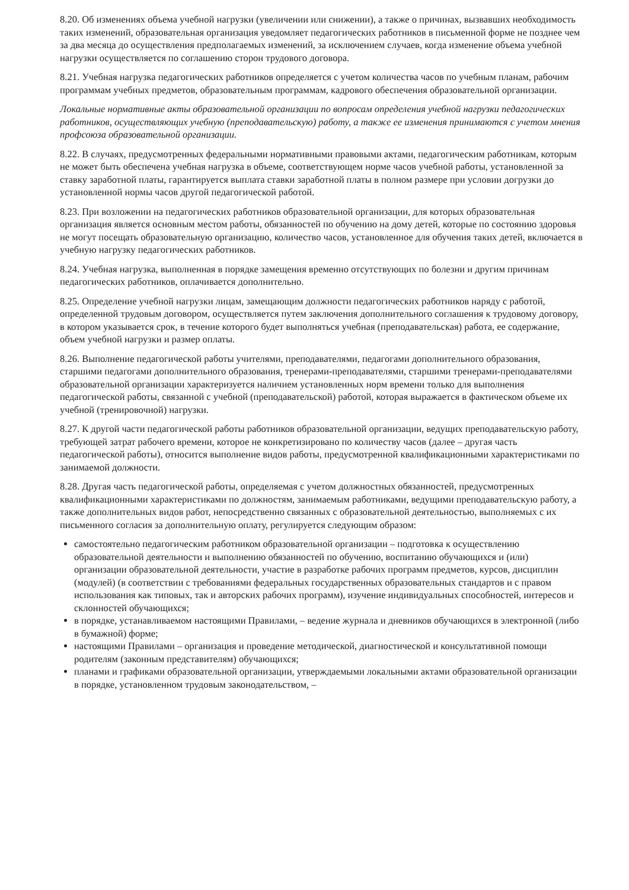8.20. Об изменениях объема учебной нагрузки (увеличении или снижении), а также о причинах, вызвавших необходимость таких изменений, образовательная организация уведомляет педагогических работников в письменной форме не позднее чем за два месяца до осуществления предполагаемых изменений, за исключением случаев, когда изменение объема учебной нагрузки осуществляется по соглашению сторон трудового договора.
8.21. Учебная нагрузка педагогических работников определяется с учетом количества часов по учебным планам, рабочим программам учебных предметов, образовательным программам, кадрового обеспечения образовательной организации.
Локальные нормативные акты образовательной организации по вопросам определения учебной нагрузки педагогических работников, осуществляющих учебную (преподавательскую) работу, а также ее изменения принимаются с учетом мнения профсоюза образовательной организации.
8.22. В случаях, предусмотренных федеральными нормативными правовыми актами, педагогическим работникам, которым не может быть обеспечена учебная нагрузка в объеме, соответствующем норме часов учебной работы, установленной за ставку заработной платы, гарантируется выплата ставки заработной платы в полном размере при условии догрузки до установленной нормы часов другой педагогической работой.
8.23. При возложении на педагогических работников образовательной организации, для которых образовательная организация является основным местом работы, обязанностей по обучению на дому детей, которые по состоянию здоровья не могут посещать образовательную организацию, количество часов, установленное для обучения таких детей, включается в учебную нагрузку педагогических работников.
8.24. Учебная нагрузка, выполненная в порядке замещения временно отсутствующих по болезни и другим причинам педагогических работников, оплачивается дополнительно.
8.25. Определение учебной нагрузки лицам, замещающим должности педагогических работников наряду с работой, определенной трудовым договором, осуществляется путем заключения дополнительного соглашения к трудовому договору, в котором указывается срок, в течение которого будет выполняться учебная (преподавательская) работа, ее содержание, объем учебной нагрузки и размер оплаты.
8.26. Выполнение педагогической работы учителями, преподавателями, педагогами дополнительного образования, старшими педагогами дополнительного образования, тренерами-преподавателями, старшими тренерами-преподавателями образовательной организации характеризуется наличием установленных норм времени только для выполнения педагогической работы, связанной с учебной (преподавательской) работой, которая выражается в фактическом объеме их учебной (тренировочной) нагрузки.
8.27. К другой части педагогической работы работников образовательной организации, ведущих преподавательскую работу, требующей затрат рабочего времени, которое не конкретизировано по количеству часов (далее – другая часть педагогической работы), относится выполнение видов работы, предусмотренной квалификационными характеристиками по занимаемой должности.
8.28. Другая часть педагогической работы, определяемая с учетом должностных обязанностей, предусмотренных квалификационными характеристиками по должностям, занимаемым работниками, ведущими преподавательскую работу, а также дополнительных видов работ, непосредственно связанных с образовательной деятельностью, выполняемых с их письменного согласия за дополнительную оплату, регулируется следующим образом:
самостоятельно педагогическим работником образовательной организации – подготовка к осуществлению образовательной деятельности и выполнению обязанностей по обучению, воспитанию обучающихся и (или) организации образовательной деятельности, участие в разработке рабочих программ предметов, курсов, дисциплин (модулей) (в соответствии с требованиями федеральных государственных образовательных стандартов и с правом использования как типовых, так и авторских рабочих программ), изучение индивидуальных способностей, интересов и склонностей обучающихся;
в порядке, устанавливаемом настоящими Правилами, – ведение журнала и дневников обучающихся в электронной (либо в бумажной) форме;
настоящими Правилами – организация и проведение методической, диагностической и консультативной помощи родителям (законным представителям) обучающихся;
планами и графиками образовательной организации, утверждаемыми локальными актами образовательной организации в порядке, установленном трудовым законодательством, –